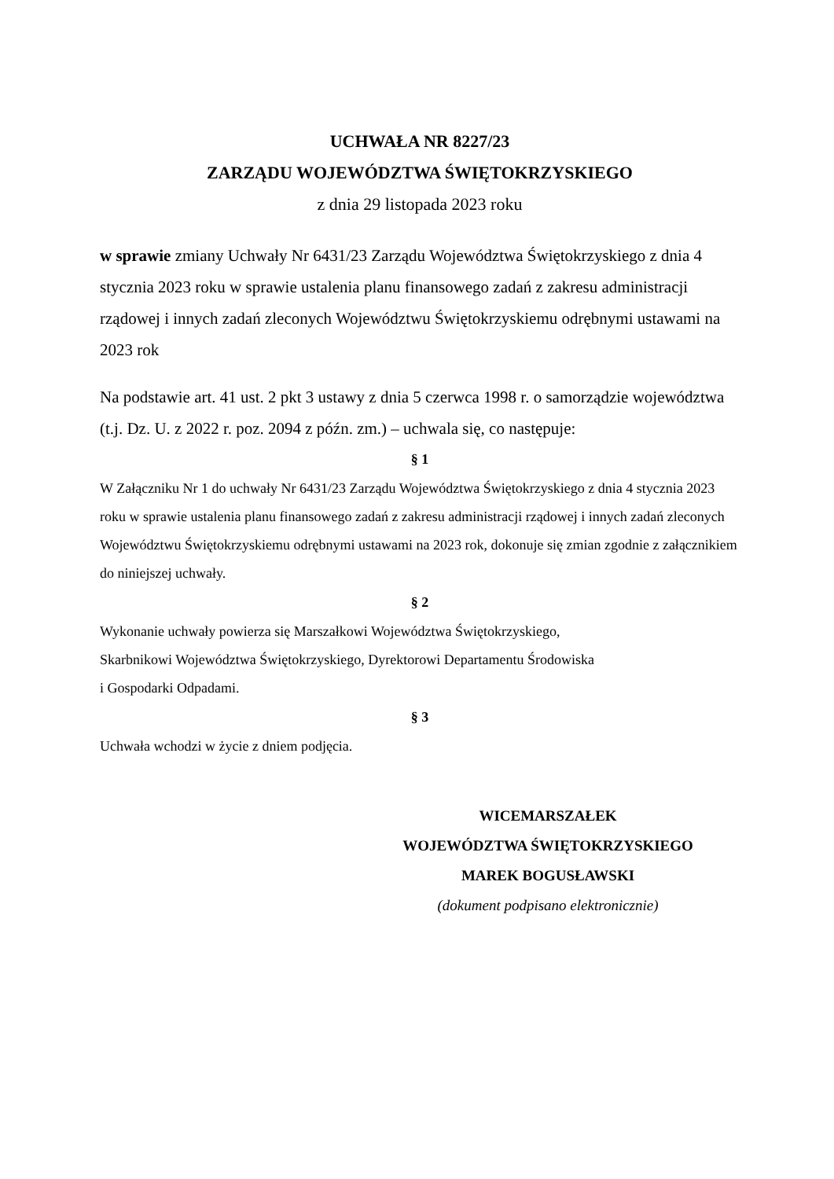UCHWAŁA NR 8227/23
ZARZĄDU WOJEWÓDZTWA ŚWIĘTOKRZYSKIEGO
z dnia 29 listopada 2023 roku
w sprawie zmiany Uchwały Nr 6431/23 Zarządu Województwa Świętokrzyskiego z dnia 4 stycznia 2023 roku w sprawie ustalenia planu finansowego zadań z zakresu administracji rządowej i innych zadań zleconych Województwu Świętokrzyskiemu odrębnymi ustawami na 2023 rok
Na podstawie art. 41 ust. 2 pkt 3 ustawy z dnia 5 czerwca 1998 r. o samorządzie województwa (t.j. Dz. U. z 2022 r. poz. 2094 z późn. zm.) – uchwala się, co następuje:
§ 1
W Załączniku Nr 1 do uchwały Nr 6431/23 Zarządu Województwa Świętokrzyskiego z dnia 4 stycznia 2023 roku w sprawie ustalenia planu finansowego zadań z zakresu administracji rządowej i innych zadań zleconych Województwu Świętokrzyskiemu odrębnymi ustawami na 2023 rok, dokonuje się zmian zgodnie z załącznikiem do niniejszej uchwały.
§ 2
Wykonanie uchwały powierza się Marszałkowi Województwa Świętokrzyskiego,
Skarbnikowi Województwa Świętokrzyskiego, Dyrektorowi Departamentu Środowiska
i Gospodarki Odpadami.
§ 3
Uchwała wchodzi w życie z dniem podjęcia.
WICEMARSZAŁEK
WOJEWÓDZTWA ŚWIĘTOKRZYSKIEGO
MAREK BOGUSŁAWSKI
(dokument podpisano elektronicznie)